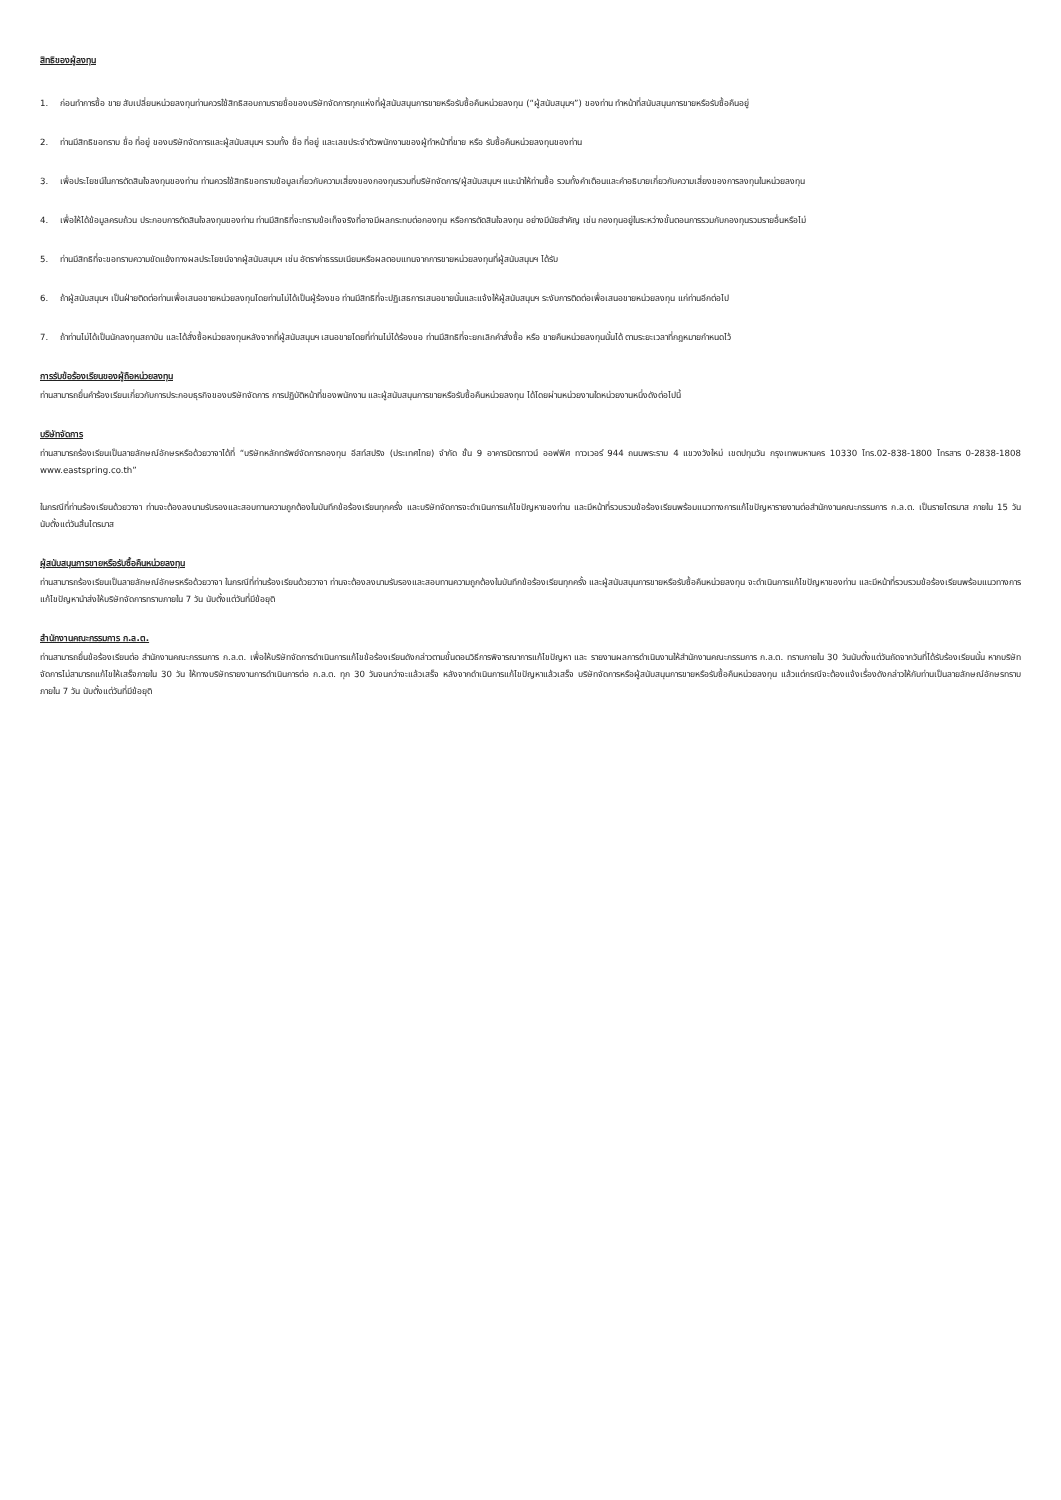สิทธิของผู้ลงทุน
1. ก่อนทำการซื้อ ขาย สับเปลี่ยนหน่วยลงทุนท่านควรใช้สิทธิสอบถามรายชื่อของบริษัทจัดการทุกแห่งที่ผู้สนับสนุนการขายหรือรับซื้อคืนหน่วยลงทุน (“ผู้สนับสนุนฯ”) ของท่าน ทำหน้าที่สนับสนุนการขายหรือรับซื้อคืนอยู่
2. ท่านมีสิทธิขอทราบ ชื่อ ที่อยู่ ของบริษัทจัดการและผู้สนับสนุนฯ รวมทั้ง ชื่อ ที่อยู่ และเลขประจำตัวพนักงานของผู้ทำหน้าที่ขาย หรือ รับซื้อคืนหน่วยลงทุนของท่าน
3. เพื่อประโยชน์ในการตัดสินใจลงทุนของท่าน ท่านควรใช้สิทธิขอทราบข้อมูลเกี่ยวกับความเสี่ยงของกองทุนรวมที่บริษัทจัดการ/ผู้สนับสนุนฯ แนะนำให้ท่านซื้อ รวมทั้งคำเตือนและคำอธิบายเกี่ยวกับความเสี่ยงของการลงทุนในหน่วยลงทุน
4. เพื่อให้ได้ข้อมูลครบถ้วน ประกอบการตัดสินใจลงทุนของท่าน ท่านมีสิทธิที่จะทราบข้อเท็จจริงที่อาจมีผลกระทบต่อกองทุน หรือการตัดสินใจลงทุน อย่างมีนัยสำคัญ เช่น กองทุนอยู่ในระหว่างขั้นตอนการรวมกับกองทุนรวมรายอื่นหรือไม่
5. ท่านมีสิทธิที่จะขอทราบความขัดแย้งทางผลประโยชน์จากผู้สนับสนุนฯ เช่น อัตราค่าธรรมเนียมหรือผลตอบแทนจากการขายหน่วยลงทุนที่ผู้สนับสนุนฯ ได้รับ
6. ถ้าผู้สนับสนุนฯ เป็นฝ่ายติดต่อท่านเพื่อเสนอขายหน่วยลงทุนโดยท่านไม่ได้เป็นผู้ร้องขอ ท่านมีสิทธิที่จะปฏิเสธการเสนอขายนั้นและแจ้งให้ผู้สนับสนุนฯ ระงับการติดต่อเพื่อเสนอขายหน่วยลงทุน แก่ท่านอีกต่อไป
7. ถ้าท่านไม่ได้เป็นนักลงทุนสถาบัน และได้สั่งซื้อหน่วยลงทุนหลังจากที่ผู้สนับสนุนฯ เสนอขายโดยที่ท่านไม่ได้ร้องขอ ท่านมีสิทธิที่จะยกเลิกคำสั่งซื้อ หรือ ขายคืนหน่วยลงทุนนั้นได้ ตามระยะเวลาที่กฎหมายกำหนดไว้
การรับข้อร้องเรียนของผู้ถือหน่วยลงทุน
ท่านสามารถยื่นคำร้องเรียนเกี่ยวกับการประกอบธุรกิจของบริษัทจัดการ การปฏิบัติหน้าที่ของพนักงาน และผู้สนับสนุนการขายหรือรับซื้อคืนหน่วยลงทุน ได้โดยผ่านหน่วยงานใดหน่วยงานหนึ่งดังต่อไปนี้
บริษัทจัดการ
ท่านสามารถร้องเรียนเป็นลายลักษณ์อักษรหรือด้วยวาจาได้ที่ “บริษัทหลักทรัพย์จัดการกองทุน อีสท์สปริง (ประเทศไทย) จำกัด ชั้น 9 อาคารมิตรทาวน์ ออฟฟิศ ทาวเวอร์ 944 ถนนพระราม 4 แขวงวังใหม่ เขตปทุมวัน กรุงเทพมหานคร 10330 โทร.02-838-1800 โทรสาร 0-2838-1808 www.eastspring.co.th”
ในกรณีที่ท่านร้องเรียนด้วยวาจา ท่านจะต้องลงนามรับรองและสอบทานความถูกต้องในบันทึกข้อร้องเรียนทุกครั้ง และบริษัทจัดการจะดำเนินการแก้ไขปัญหาของท่าน และมีหน้าที่รวบรวมข้อร้องเรียนพร้อมแนวทางการแก้ไขปัญหารายงานต่อสำนักงานคณะกรรมการ ก.ล.ต. เป็นรายไตรมาส ภายใน 15 วัน นับตั้งแต่วันสิ้นไตรมาส
ผู้สนับสนุนการขายหรือรับซื้อคืนหน่วยลงทุน
ท่านสามารถร้องเรียนเป็นลายลักษณ์อักษรหรือด้วยวาจา ในกรณีที่ท่านร้องเรียนด้วยวาจา ท่านจะต้องลงนามรับรองและสอบทานความถูกต้องในบันทึกข้อร้องเรียนทุกครั้ง และผู้สนับสนุนการขายหรือรับซื้อคืนหน่วยลงทุน จะดำเนินการแก้ไขปัญหาของท่าน และมีหน้าที่รวบรวมข้อร้องเรียนพร้อมแนวทางการแก้ไขปัญหานำส่งให้บริษัทจัดการทราบภายใน 7 วัน นับตั้งแต่วันที่มีข้อยุติ
สำนักงานคณะกรรมการ ก.ล.ต.
ท่านสามารถยื่นข้อร้องเรียนต่อ สำนักงานคณะกรรมการ ก.ล.ต. เพื่อให้บริษัทจัดการดำเนินการแก้ไขข้อร้องเรียนดังกล่าวตามขั้นตอนวิธีการพิจารณาการแก้ไขปัญหา และ รายงานผลการดำเนินงานให้สำนักงานคณะกรรมการ ก.ล.ต. ทราบภายใน 30 วันนับตั้งแต่วันถัดจากวันที่ได้รับร้องเรียนนั้น หากบริษัทจัดการไม่สามารถแก้ไขให้เสร็จภายใน 30 วัน ให้ทางบริษัทรายงานการดำเนินการต่อ ก.ล.ต. ทุก 30 วันจนกว่าจะแล้วเสร็จ หลังจากดำเนินการแก้ไขปัญหาแล้วเสร็จ บริษัทจัดการหรือผู้สนับสนุนการขายหรือรับซื้อคืนหน่วยลงทุน แล้วแต่กรณีจะต้องแจ้งเรื่องดังกล่าวให้กับท่านเป็นลายลักษณ์อักษรทราบภายใน 7 วัน นับตั้งแต่วันที่มีข้อยุติ